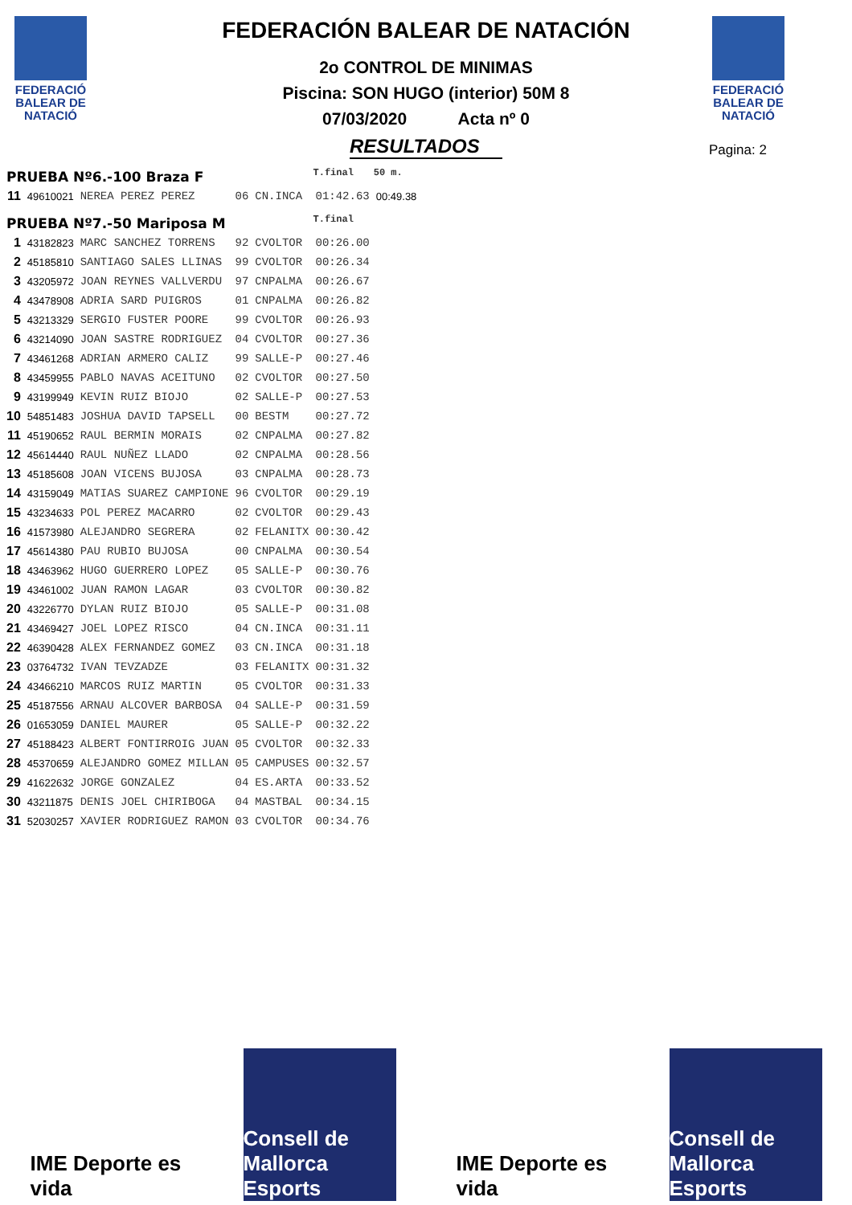FEDERACIÓ BALEAR DE NATACIÓ
FEDERACIÓ BALEAR DE NATACIÓ
Pagina: 2
FEDERACIÓN BALEAR DE NATACIÓN
2o CONTROL DE MINIMAS
Piscina: SON HUGO (interior) 50M 8
07/03/2020 Acta nº 0
RESULTADOS
| PRUEBA Nº6.-100 Braza F | | | | | T.final | 50 m. |
| 11 | 49610021 | NEREA PEREZ PEREZ | 06 | CN.INCA | 01:42.63 | 00:49.38 |
| PRUEBA Nº7.-50 Mariposa M | | | | | T.final | |
| 1 | 43182823 | MARC SANCHEZ TORRENS | 92 | CVOLTOR | 00:26.00 | |
| 2 | 45185810 | SANTIAGO SALES LLINAS | 99 | CVOLTOR | 00:26.34 | |
| 3 | 43205972 | JOAN REYNES VALLVERDU | 97 | CNPALMA | 00:26.67 | |
| 4 | 43478908 | ADRIA SARD PUIGROS | 01 | CNPALMA | 00:26.82 | |
| 5 | 43213329 | SERGIO FUSTER POORE | 99 | CVOLTOR | 00:26.93 | |
| 6 | 43214090 | JOAN SASTRE RODRIGUEZ | 04 | CVOLTOR | 00:27.36 | |
| 7 | 43461268 | ADRIAN ARMERO CALIZ | 99 | SALLE-P | 00:27.46 | |
| 8 | 43459955 | PABLO NAVAS ACEITUNO | 02 | CVOLTOR | 00:27.50 | |
| 9 | 43199949 | KEVIN RUIZ BIOJO | 02 | SALLE-P | 00:27.53 | |
| 10 | 54851483 | JOSHUA DAVID TAPSELL | 00 | BESTM | 00:27.72 | |
| 11 | 45190652 | RAUL BERMIN MORAIS | 02 | CNPALMA | 00:27.82 | |
| 12 | 45614440 | RAUL NUÑEZ LLADO | 02 | CNPALMA | 00:28.56 | |
| 13 | 45185608 | JOAN VICENS BUJOSA | 03 | CNPALMA | 00:28.73 | |
| 14 | 43159049 | MATIAS SUAREZ CAMPIONE | 96 | CVOLTOR | 00:29.19 | |
| 15 | 43234633 | POL PEREZ MACARRO | 02 | CVOLTOR | 00:29.43 | |
| 16 | 41573980 | ALEJANDRO SEGRERA | 02 | FELANITX | 00:30.42 | |
| 17 | 45614380 | PAU RUBIO BUJOSA | 00 | CNPALMA | 00:30.54 | |
| 18 | 43463962 | HUGO GUERRERO LOPEZ | 05 | SALLE-P | 00:30.76 | |
| 19 | 43461002 | JUAN RAMON LAGAR | 03 | CVOLTOR | 00:30.82 | |
| 20 | 43226770 | DYLAN RUIZ BIOJO | 05 | SALLE-P | 00:31.08 | |
| 21 | 43469427 | JOEL LOPEZ RISCO | 04 | CN.INCA | 00:31.11 | |
| 22 | 46390428 | ALEX FERNANDEZ GOMEZ | 03 | CN.INCA | 00:31.18 | |
| 23 | 03764732 | IVAN TEVZADZE | 03 | FELANITX | 00:31.32 | |
| 24 | 43466210 | MARCOS RUIZ MARTIN | 05 | CVOLTOR | 00:31.33 | |
| 25 | 45187556 | ARNAU ALCOVER BARBOSA | 04 | SALLE-P | 00:31.59 | |
| 26 | 01653059 | DANIEL MAURER | 05 | SALLE-P | 00:32.22 | |
| 27 | 45188423 | ALBERT FONTIRROIG JUAN | 05 | CVOLTOR | 00:32.33 | |
| 28 | 45370659 | ALEJANDRO GOMEZ MILLAN | 05 | CAMPUSES | 00:32.57 | |
| 29 | 41622632 | JORGE GONZALEZ | 04 | ES.ARTA | 00:33.52 | |
| 30 | 43211875 | DENIS JOEL CHIRIBOGA | 04 | MASTBAL | 00:34.15 | |
| 31 | 52030257 | XAVIER RODRIGUEZ RAMON | 03 | CVOLTOR | 00:34.76 | |
IME Deporte es vida
Consell de Mallorca Esports
IME Deporte es vida
Consell de Mallorca Esports